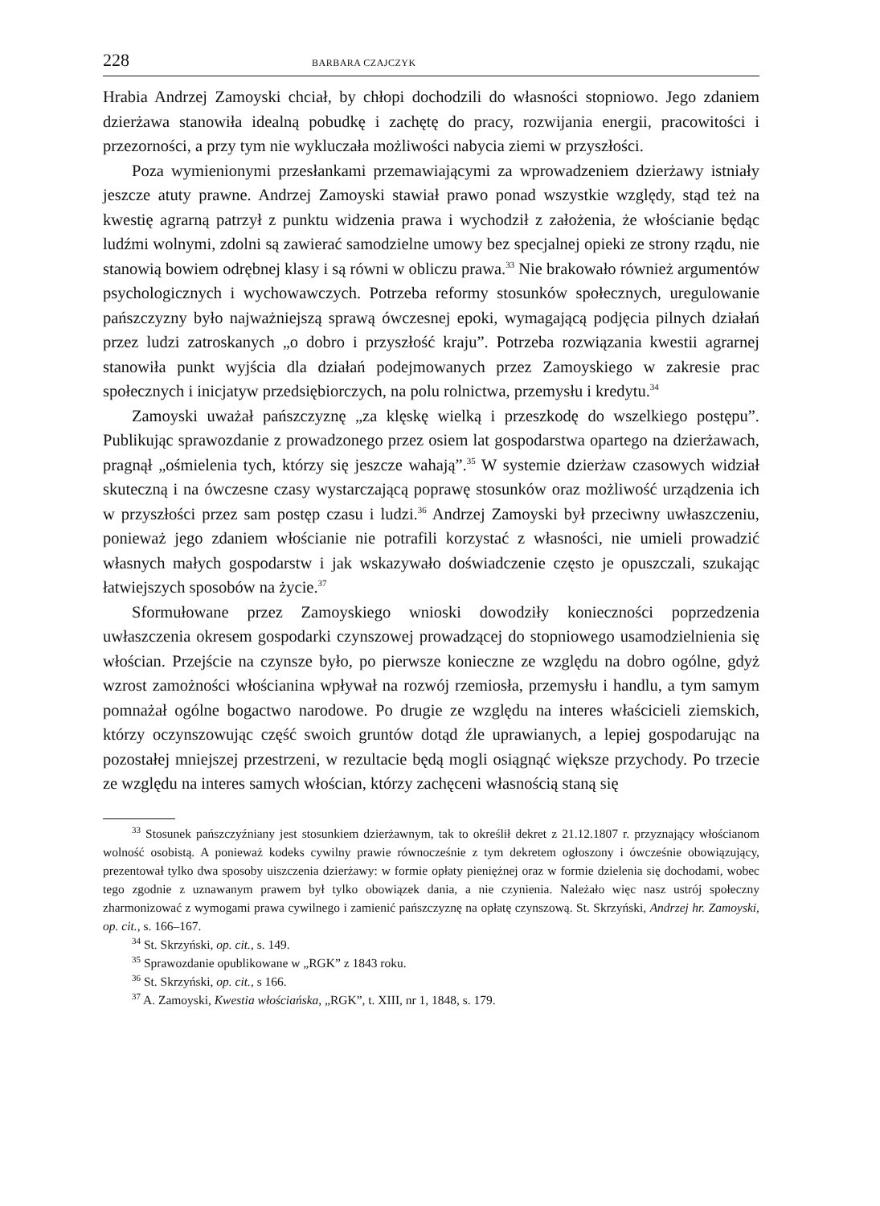228 BARBARA CZAJCZYK
Hrabia Andrzej Zamoyski chciał, by chłopi dochodzili do własności stopniowo. Jego zdaniem dzierżawa stanowiła idealną pobudkę i zachętę do pracy, rozwijania energii, pracowitości i przezorności, a przy tym nie wykluczała możliwości nabycia ziemi w przyszłości.
Poza wymienionymi przesłankami przemawiającymi za wprowadzeniem dzierżawy istniały jeszcze atuty prawne. Andrzej Zamoyski stawiał prawo ponad wszystkie względy, stąd też na kwestię agrarną patrzył z punktu widzenia prawa i wychodził z założenia, że włościanie będąc ludźmi wolnymi, zdolni są zawierać samodzielne umowy bez specjalnej opieki ze strony rządu, nie stanowią bowiem odrębnej klasy i są równi w obliczu prawa.<sup>33</sup> Nie brakowało również argumentów psychologicznych i wychowawczych. Potrzeba reformy stosunków społecznych, uregulowanie pańszczyzny było najważniejszą sprawą ówczesnej epoki, wymagającą podjęcia pilnych działań przez ludzi zatroskanych „o dobro i przyszłość kraju”. Potrzeba rozwiązania kwestii agrarnej stanowiła punkt wyjścia dla działań podejmowanych przez Zamoyskiego w zakresie prac społecznych i inicjatyw przedsiębiorczych, na polu rolnictwa, przemysłu i kredytu.<sup>34</sup>
Zamoyski uważał pańszczyznę „za klęskę wielką i przeszkodę do wszelkiego postępu”. Publikując sprawozdanie z prowadzonego przez osiem lat gospodarstwa opartego na dzierżawach, pragnął „ośmielenia tych, którzy się jeszcze wahają”.<sup>35</sup> W systemie dzierżaw czasowych widział skuteczną i na ówczesne czasy wystarczającą poprawę stosunków oraz możliwość urządzenia ich w przyszłości przez sam postęp czasu i ludzi.<sup>36</sup> Andrzej Zamoyski był przeciwny uwłaszczeniu, ponieważ jego zdaniem włościanie nie potrafili korzystać z własności, nie umieli prowadzić własnych małych gospodarstw i jak wskazywało doświadczenie często je opuszczali, szukając łatwiejszych sposobów na życie.<sup>37</sup>
Sformułowane przez Zamoyskiego wnioski dowodziły konieczności poprzedzenia uwłaszczenia okresem gospodarki czynszowej prowadzącej do stopniowego usamodzielnienia się włościan. Przejście na czynsze było, po pierwsze konieczne ze względu na dobro ogólne, gdyż wzrost zamożności włościanina wpływał na rozwój rzemiosła, przemysłu i handlu, a tym samym pomnażał ogólne bogactwo narodowe. Po drugie ze względu na interes właścicieli ziemskich, którzy oczynszowując część swoich gruntów dotąd źle uprawianych, a lepiej gospodarując na pozostałej mniejszej przestrzeni, w rezultacie będą mogli osiągnąć większe przychody. Po trzecie ze względu na interes samych włościan, którzy zachęceni własnością staną się
<sup>33</sup> Stosunek pańszczyźniany jest stosunkiem dzierżawnym, tak to określił dekret z 21.12.1807 r. przyznający włościanom wolność osobistą. A ponieważ kodeks cywilny prawie równocześnie z tym dekretem ogłoszony i ówcześnie obowiązujący, prezentował tylko dwa sposoby uiszczenia dzierżawy: w formie opłaty pieniężnej oraz w formie dzielenia się dochodami, wobec tego zgodnie z uznawanym prawem był tylko obowiązek dania, a nie czynienia. Należało więc nasz ustrój społeczny zharmonizować z wymogami prawa cywilnego i zamienić pańszczyznę na opłatę czynszową. St. Skrzyński, Andrzej hr. Zamoyski, op. cit., s. 166–167.
<sup>34</sup> St. Skrzyński, op. cit., s. 149.
<sup>35</sup> Sprawozdanie opublikowane w „RGK” z 1843 roku.
<sup>36</sup> St. Skrzyński, op. cit., s 166.
<sup>37</sup> A. Zamoyski, Kwestia włościańska, „RGK”, t. XIII, nr 1, 1848, s. 179.